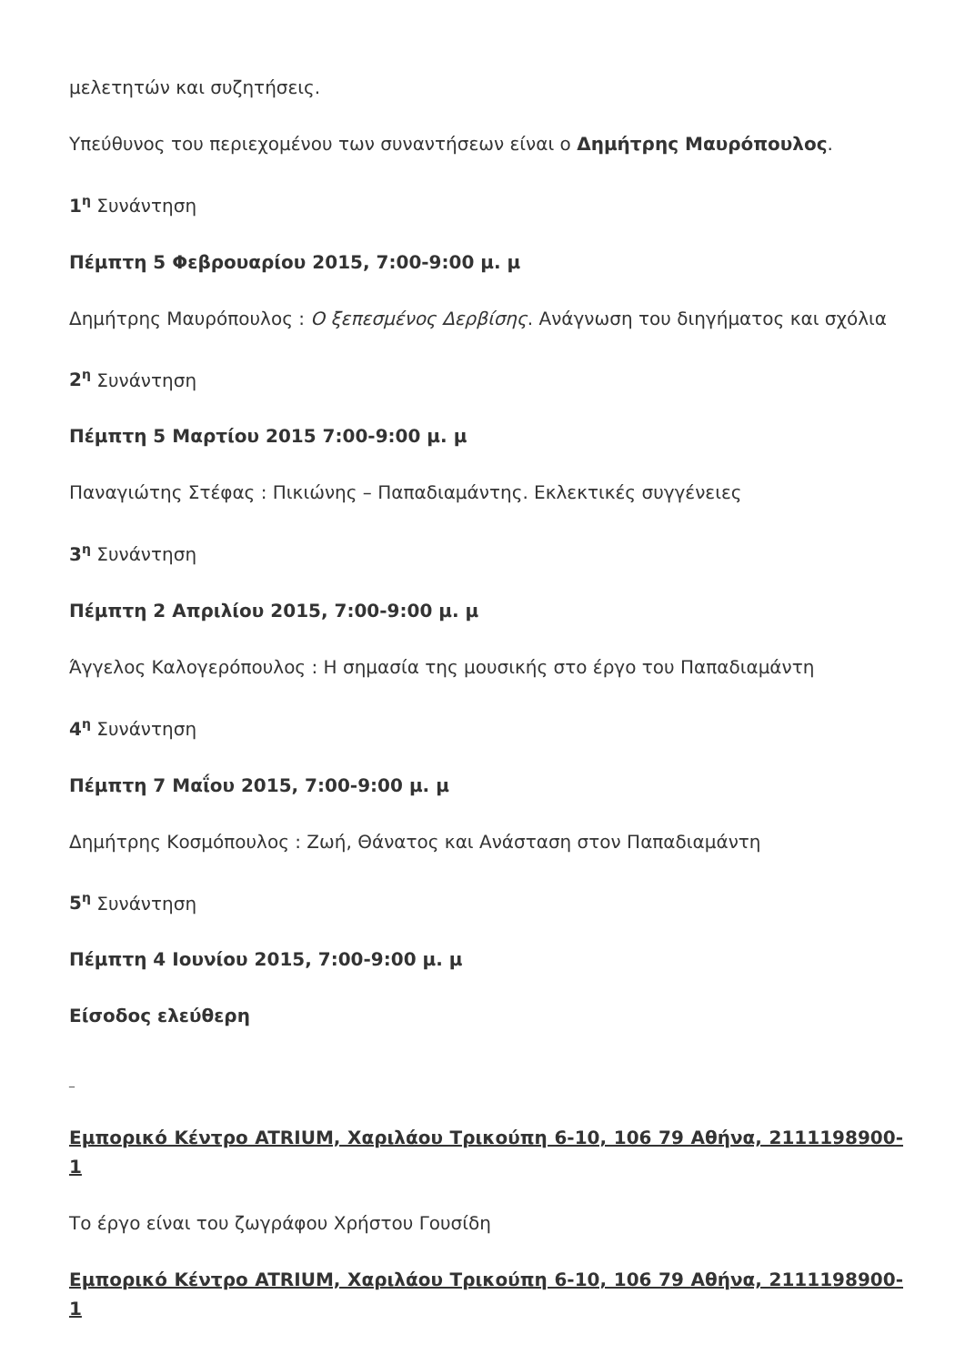μελετητών και συζητήσεις.
Υπεύθυνος του περιεχομένου των συναντήσεων είναι ο Δημήτρης Μαυρόπουλος.
1<sup>η</sup> Συνάντηση
Πέμπτη 5 Φεβρουαρίου 2015, 7:00-9:00 μ. μ
Δημήτρης Μαυρόπουλος : Ο ξεπεσμένος Δερβίσης. Ανάγνωση του διηγήματος και σχόλια
2<sup>η</sup> Συνάντηση
Πέμπτη 5 Μαρτίου 2015 7:00-9:00 μ. μ
Παναγιώτης Στέφας : Πικιώνης – Παπαδιαμάντης. Εκλεκτικές συγγένειες
3<sup>η</sup> Συνάντηση
Πέμπτη 2 Απριλίου 2015, 7:00-9:00 μ. μ
Άγγελος Καλογερόπουλος : Η σημασία της μουσικής στο έργο του Παπαδιαμάντη
4<sup>η</sup> Συνάντηση
Πέμπτη 7 Μαΐου 2015, 7:00-9:00 μ. μ
Δημήτρης Κοσμόπουλος : Ζωή, Θάνατος και Ανάσταση στον Παπαδιαμάντη
5<sup>η</sup> Συνάντηση
Πέμπτη 4 Ιουνίου 2015, 7:00-9:00 μ. μ
Είσοδος ελεύθερη
_
Εμπορικό Κέντρο ATRIUM, Χαριλάου Τρικούπη 6-10, 106 79 Αθήνα, 2111198900-1
Το έργο είναι του ζωγράφου Χρήστου Γουσίδη
Εμπορικό Κέντρο ATRIUM, Χαριλάου Τρικούπη 6-10, 106 79 Αθήνα, 2111198900-1